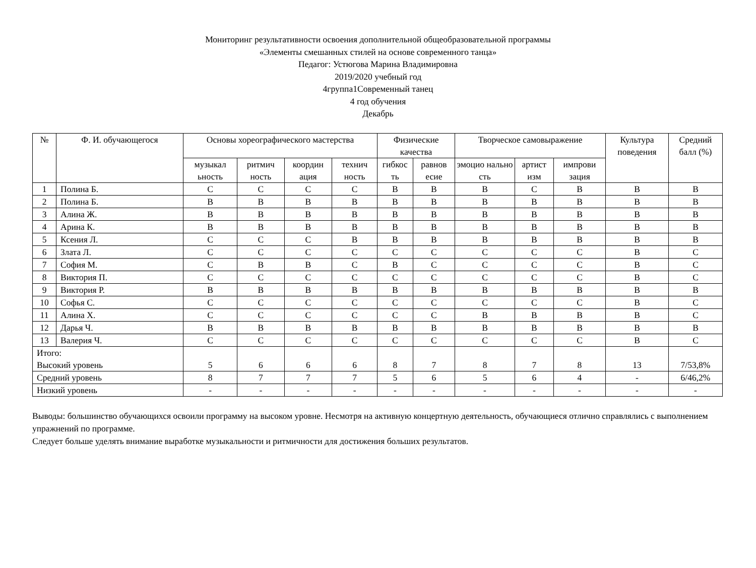Мониторинг результативности освоения дополнительной общеобразовательной программы
«Элементы смешанных стилей на основе современного танца»
Педагог: Устюгова Марина Владимировна
2019/2020 учебный год
4группа1Современный танец
4 год обучения
Декабрь
| № | Ф. И. обучающегося | Основы хореографического мастерства | | | | Физические качества | | Творческое самовыражение | | | Культура поведения | Средний балл (%) |
| --- | --- | --- | --- | --- | --- | --- | --- | --- | --- | --- | --- | --- |
| | | музыкал ьность | ритмич ность | координ ация | технич ность | гибкос ть | равнов есие | эмоцио нально сть | артист изм | импрови зация | | |
| 1 | Полина Б. | С | С | С | С | В | В | В | С | В | В | В |
| 2 | Полина Б. | В | В | В | В | В | В | В | В | В | В | В |
| 3 | Алина Ж. | В | В | В | В | В | В | В | В | В | В | В |
| 4 | Арина К. | В | В | В | В | В | В | В | В | В | В | В |
| 5 | Ксения Л. | С | С | С | В | В | В | В | В | В | В | В |
| 6 | Злата Л. | С | С | С | С | С | С | С | С | С | В | С |
| 7 | София М. | С | В | В | С | В | С | С | С | С | В | С |
| 8 | Виктория П. | С | С | С | С | С | С | С | С | С | В | С |
| 9 | Виктория Р. | В | В | В | В | В | В | В | В | В | В | В |
| 10 | Софья С. | С | С | С | С | С | С | С | С | С | В | С |
| 11 | Алина Х. | С | С | С | С | С | С | В | В | В | В | С |
| 12 | Дарья Ч. | В | В | В | В | В | В | В | В | В | В | В |
| 13 | Валерия Ч. | С | С | С | С | С | С | С | С | С | В | С |
| Итого: Высокий уровень | | 5 | 6 | 6 | 6 | 8 | 7 | 8 | 7 | 8 | 13 | 7/53,8% |
| Средний уровень | | 8 | 7 | 7 | 7 | 5 | 6 | 5 | 6 | 4 | - | 6/46,2% |
| Низкий уровень | | - | - | - | - | - | - | - | - | - | - | - |
Выводы: большинство обучающихся освоили программу на высоком уровне. Несмотря на активную концертную деятельность, обучающиеся отлично справлялись с выполнением упражнений по программе.
Следует больше уделять внимание выработке музыкальности и ритмичности для достижения больших результатов.